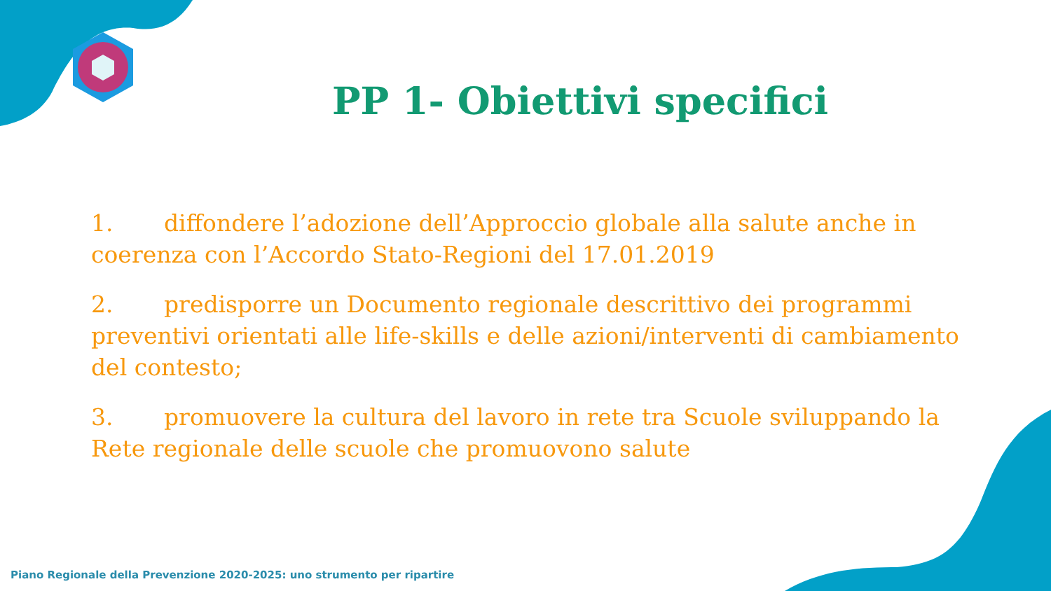PP 1- Obiettivi specifici
1. diffondere l’adozione dell’Approccio globale alla salute anche in coerenza con l’Accordo Stato-Regioni del 17.01.2019
2. predisporre un Documento regionale descrittivo dei programmi preventivi orientati alle life-skills e delle azioni/interventi di cambiamento del contesto;
3. promuovere la cultura del lavoro in rete tra Scuole sviluppando la Rete regionale delle scuole che promuovono salute
Piano Regionale della Prevenzione 2020-2025: uno strumento per ripartire